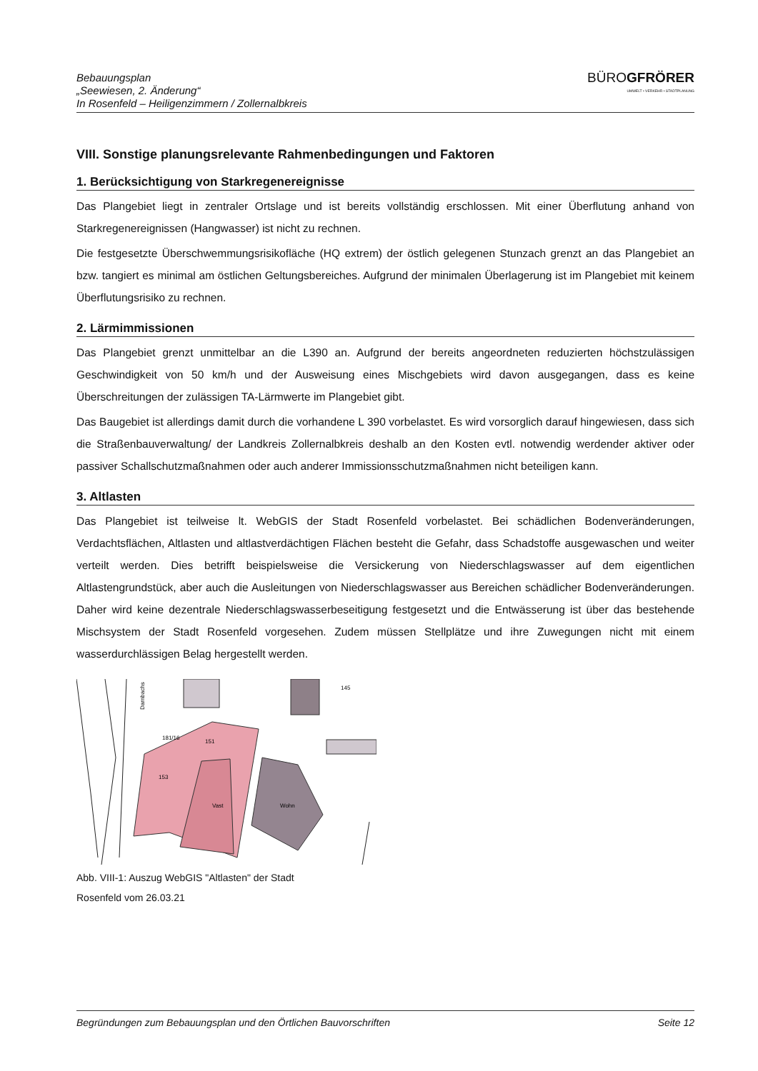Bebauungsplan
„Seewiesen, 2. Änderung“
In Rosenfeld – Heiligenzimmern / Zollernalbkreis
BÜROGFRÖRER
UMWELT • VERKEHR • STADTPLANUNG
VIII. Sonstige planungsrelevante Rahmenbedingungen und Faktoren
1. Berücksichtigung von Starkregenereignisse
Das Plangebiet liegt in zentraler Ortslage und ist bereits vollständig erschlossen. Mit einer Überflutung anhand von Starkregenereignissen (Hangwasser) ist nicht zu rechnen.
Die festgesetzte Überschwemmungsrisikofläche (HQ extrem) der östlich gelegenen Stunzach grenzt an das Plangebiet an bzw. tangiert es minimal am östlichen Geltungsbereiches. Aufgrund der minimalen Überlagerung ist im Plangebiet mit keinem Überflutungsrisiko zu rechnen.
2. Lärmimmissionen
Das Plangebiet grenzt unmittelbar an die L390 an. Aufgrund der bereits angeordneten reduzierten höchstzulässigen Geschwindigkeit von 50 km/h und der Ausweisung eines Mischgebiets wird davon ausgegangen, dass es keine Überschreitungen der zulässigen TA-Lärmwerte im Plangebiet gibt.
Das Baugebiet ist allerdings damit durch die vorhandene L 390 vorbelastet. Es wird vorsorglich darauf hingewiesen, dass sich die Straßenbauverwaltung/ der Landkreis Zollernalbkreis deshalb an den Kosten evtl. notwendig werdender aktiver oder passiver Schallschutzmaßnahmen oder auch anderer Immissionsschutzmaßnahmen nicht beteiligen kann.
3. Altlasten
Das Plangebiet ist teilweise lt. WebGIS der Stadt Rosenfeld vorbelastet. Bei schädlichen Bodenveränderungen, Verdachtsflächen, Altlasten und altlastverdächtigen Flächen besteht die Gefahr, dass Schadstoffe ausgewaschen und weiter verteilt werden. Dies betrifft beispielsweise die Versickerung von Niederschlagswasser auf dem eigentlichen Altlastengrundstück, aber auch die Ausleitungen von Niederschlagswasser aus Bereichen schädlicher Bodenveränderungen. Daher wird keine dezentrale Niederschlagswasserbeseitigung festgesetzt und die Entwässerung ist über das bestehende Mischsystem der Stadt Rosenfeld vorgesehen. Zudem müssen Stellplätze und ihre Zuwegungen nicht mit einem wasserdurchlässigen Belag hergestellt werden.
Darnbachs
181/16
151
153
Vast
Wohn
145
Abb. VIII-1: Auszug WebGIS "Altlasten" der Stadt
Rosenfeld vom 26.03.21
Begründungen zum Bebauungsplan und den Örtlichen Bauvorschriften Seite 12